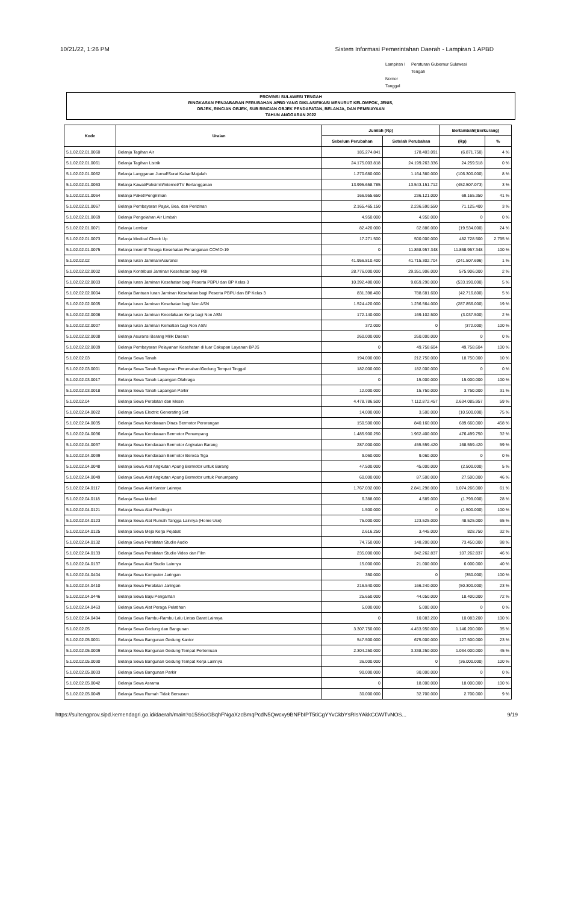10/21/22, 1:26 PM Sistem Informasi Pemerintahan Daerah - Lampiran 1 APBD
| Lampiran I | Peraturan Gubernur Sulawesi Tengah |
| Nomor | |
| Tanggal | |
PROVINSI SULAWESI TENGAH
RINGKASAN PENJABARAN PERUBAHAN APBD YANG DIKLASIFIKASI MENURUT KELOMPOK, JENIS,
OBJEK, RINCIAN OBJEK, SUB RINCIAN OBJEK PENDAPATAN, BELANJA, DAN PEMBIAYAAN
TAHUN ANGGARAN 2022
| Kode | Uraian | Jumlah (Rp) | | Bertambah/(Berkurang) | |
| --- | --- | --- | --- | --- | --- |
| | | Sebelum Perubahan | Setelah Perubahan | (Rp) | % |
| 5.1.02.02.01.0060 | Belanja Tagihan Air | 185.274.841 | 178.403.091 | (6.871.750) | 4 % |
| 5.1.02.02.01.0061 | Belanja Tagihan Listrik | 24.175.003.818 | 24.199.263.336 | 24.259.518 | 0 % |
| 5.1.02.02.01.0062 | Belanja Langganan Jurnal/Surat Kabar/Majalah | 1.270.680.000 | 1.164.380.000 | (106.300.000) | 8 % |
| 5.1.02.02.01.0063 | Belanja Kawat/Faksimili/Internet/TV Berlangganan | 13.995.658.785 | 13.543.151.712 | (452.507.073) | 3 % |
| 5.1.02.02.01.0064 | Belanja Paket/Pengiriman | 166.955.650 | 236.121.000 | 69.165.350 | 41 % |
| 5.1.02.02.01.0067 | Belanja Pembayaran Pajak, Bea, dan Perizinan | 2.165.465.150 | 2.236.590.550 | 71.125.400 | 3 % |
| 5.1.02.02.01.0069 | Belanja Pengolahan Air Limbah | 4.950.000 | 4.950.000 | 0 | 0 % |
| 5.1.02.02.01.0071 | Belanja Lembur | 82.420.000 | 62.886.000 | (19.534.000) | 24 % |
| 5.1.02.02.01.0073 | Belanja Medical Check Up | 17.271.500 | 500.000.000 | 482.728.500 | 2.795 % |
| 5.1.02.02.01.0075 | Belanja Insentif Tenaga Kesehatan Penanganan COVID-19 | 0 | 11.868.957.348 | 11.868.957.348 | 100 % |
| 5.1.02.02.02 | Belanja Iuran Jaminan/Asuransi | 41.956.810.400 | 41.715.302.704 | (241.507.696) | 1 % |
| 5.1.02.02.02.0002 | Belanja Kontribusi Jaminan Kesehatan bagi PBI | 28.776.000.000 | 29.351.906.000 | 575.906.000 | 2 % |
| 5.1.02.02.02.0003 | Belanja Iuran Jaminan Kesehatan bagi Peserta PBPU dan BP Kelas 3 | 10.392.480.000 | 9.859.290.000 | (533.190.000) | 5 % |
| 5.1.02.02.02.0004 | Belanja Bantuan Iuran Jaminan Kesehatan bagi Peserta PBPU dan BP Kelas 3 | 831.398.400 | 788.681.600 | (42.716.800) | 5 % |
| 5.1.02.02.02.0005 | Belanja Iuran Jaminan Kesehatan bagi Non ASN | 1.524.420.000 | 1.236.564.000 | (287.856.000) | 19 % |
| 5.1.02.02.02.0006 | Belanja Iuran Jaminan Kecelakaan Kerja bagi Non ASN | 172.140.000 | 169.102.500 | (3.037.500) | 2 % |
| 5.1.02.02.02.0007 | Belanja Iuran Jaminan Kematian bagi Non ASN | 372.000 | 0 | (372.000) | 100 % |
| 5.1.02.02.02.0008 | Belanja Asuransi Barang Milik Daerah | 260.000.000 | 260.000.000 | 0 | 0 % |
| 5.1.02.02.02.0009 | Belanja Pembayaran Pelayanan Kesehatan di luar Cakupan Layanan BPJS | 0 | 49.758.604 | 49.758.604 | 100 % |
| 5.1.02.02.03 | Belanja Sewa Tanah | 194.000.000 | 212.750.000 | 18.750.000 | 10 % |
| 5.1.02.02.03.0001 | Belanja Sewa Tanah Bangunan Perumahan/Gedung Tempat Tinggal | 182.000.000 | 182.000.000 | 0 | 0 % |
| 5.1.02.02.03.0017 | Belanja Sewa Tanah Lapangan Olahraga | 0 | 15.000.000 | 15.000.000 | 100 % |
| 5.1.02.02.03.0018 | Belanja Sewa Tanah Lapangan Parkir | 12.000.000 | 15.750.000 | 3.750.000 | 31 % |
| 5.1.02.02.04 | Belanja Sewa Peralatan dan Mesin | 4.478.786.500 | 7.112.872.457 | 2.634.085.957 | 59 % |
| 5.1.02.02.04.0022 | Belanja Sewa Electric Generating Set | 14.000.000 | 3.500.000 | (10.500.000) | 75 % |
| 5.1.02.02.04.0035 | Belanja Sewa Kendaraan Dinas Bermotor Perorangan | 150.500.000 | 840.160.000 | 689.660.000 | 458 % |
| 5.1.02.02.04.0036 | Belanja Sewa Kendaraan Bermotor Penumpang | 1.485.900.250 | 1.962.400.000 | 476.499.750 | 32 % |
| 5.1.02.02.04.0037 | Belanja Sewa Kendaraan Bermotor Angkutan Barang | 287.000.000 | 455.559.420 | 168.559.420 | 59 % |
| 5.1.02.02.04.0039 | Belanja Sewa Kendaraan Bermotor Beroda Tiga | 9.060.000 | 9.060.000 | 0 | 0 % |
| 5.1.02.02.04.0048 | Belanja Sewa Alat Angkutan Apung Bermotor untuk Barang | 47.500.000 | 45.000.000 | (2.500.000) | 5 % |
| 5.1.02.02.04.0049 | Belanja Sewa Alat Angkutan Apung Bermotor untuk Penumpang | 60.000.000 | 87.500.000 | 27.500.000 | 46 % |
| 5.1.02.02.04.0117 | Belanja Sewa Alat Kantor Lainnya | 1.767.032.000 | 2.841.298.000 | 1.074.266.000 | 61 % |
| 5.1.02.02.04.0118 | Belanja Sewa Mebel | 6.388.000 | 4.589.000 | (1.799.000) | 28 % |
| 5.1.02.02.04.0121 | Belanja Sewa Alat Pendingin | 1.500.000 | 0 | (1.500.000) | 100 % |
| 5.1.02.02.04.0123 | Belanja Sewa Alat Rumah Tangga Lainnya (Home Use) | 75.000.000 | 123.525.000 | 48.525.000 | 65 % |
| 5.1.02.02.04.0125 | Belanja Sewa Meja Kerja Pejabat | 2.616.250 | 3.445.000 | 828.750 | 32 % |
| 5.1.02.02.04.0132 | Belanja Sewa Peralatan Studio Audio | 74.750.000 | 148.200.000 | 73.450.000 | 98 % |
| 5.1.02.02.04.0133 | Belanja Sewa Peralatan Studio Video dan Film | 235.000.000 | 342.262.837 | 107.262.837 | 46 % |
| 5.1.02.02.04.0137 | Belanja Sewa Alat Studio Lainnya | 15.000.000 | 21.000.000 | 6.000.000 | 40 % |
| 5.1.02.02.04.0404 | Belanja Sewa Komputer Jaringan | 350.000 | 0 | (350.000) | 100 % |
| 5.1.02.02.04.0410 | Belanja Sewa Peralatan Jaringan | 216.540.000 | 166.240.000 | (50.300.000) | 23 % |
| 5.1.02.02.04.0446 | Belanja Sewa Baju Pengaman | 25.650.000 | 44.050.000 | 18.400.000 | 72 % |
| 5.1.02.02.04.0463 | Belanja Sewa Alat Peraga Pelatihan | 5.000.000 | 5.000.000 | 0 | 0 % |
| 5.1.02.02.04.0494 | Belanja Sewa Rambu-Rambu Lalu Lintas Darat Lainnya | 0 | 10.083.200 | 10.083.200 | 100 % |
| 5.1.02.02.05 | Belanja Sewa Gedung dan Bangunan | 3.307.750.000 | 4.453.950.000 | 1.146.200.000 | 35 % |
| 5.1.02.02.05.0001 | Belanja Sewa Bangunan Gedung Kantor | 547.500.000 | 675.000.000 | 127.500.000 | 23 % |
| 5.1.02.02.05.0009 | Belanja Sewa Bangunan Gedung Tempat Pertemuan | 2.304.250.000 | 3.338.250.000 | 1.034.000.000 | 45 % |
| 5.1.02.02.05.0030 | Belanja Sewa Bangunan Gedung Tempat Kerja Lainnya | 36.000.000 | 0 | (36.000.000) | 100 % |
| 5.1.02.02.05.0033 | Belanja Sewa Bangunan Parkir | 90.000.000 | 90.000.000 | 0 | 0 % |
| 5.1.02.02.05.0042 | Belanja Sewa Asrama | 0 | 18.000.000 | 18.000.000 | 100 % |
| 5.1.02.02.05.0049 | Belanja Sewa Rumah Tidak Bersusun | 30.000.000 | 32.700.000 | 2.700.000 | 9 % |
https://sultengprov.sipd.kemendagri.go.id/daerah/main?o15S6oGBqhFNgaXzcBmqPcdN5Qwcxy9BNFbIPT5tiCgYYvCkbYsRIsYAkkCGWTvNOS... 9/19